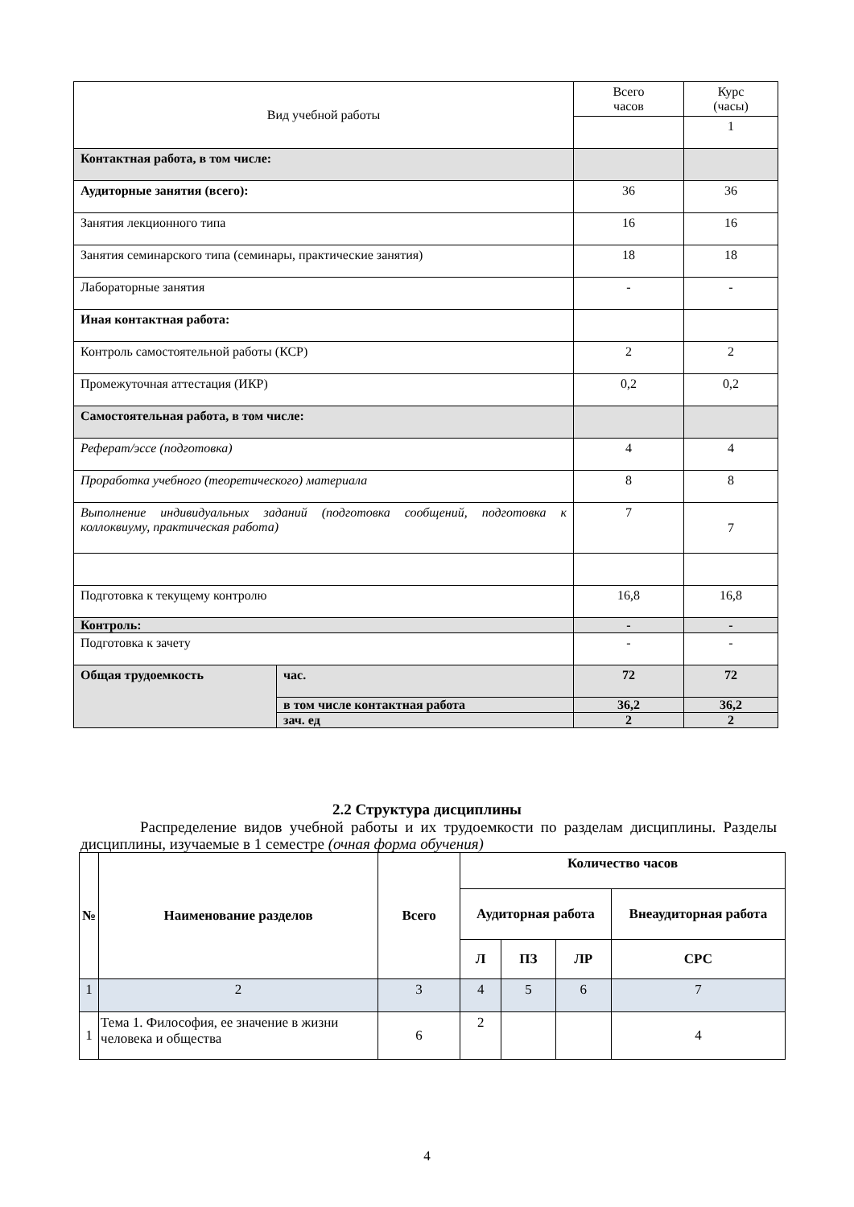| Вид учебной работы | | Всего часов | Курс (часы) |
| | | | 1 |
| Контактная работа, в том числе: | | | |
| Аудиторные занятия (всего): | | 36 | 36 |
| Занятия лекционного типа | | 16 | 16 |
| Занятия семинарского типа (семинары, практические занятия) | | 18 | 18 |
| Лабораторные занятия | | - | - |
| Иная контактная работа: | | | |
| Контроль самостоятельной работы (КСР) | | 2 | 2 |
| Промежуточная аттестация (ИКР) | | 0,2 | 0,2 |
| Самостоятельная работа, в том числе: | | | |
| Реферат/эссе (подготовка) | | 4 | 4 |
| Проработка учебного (теоретического) материала | | 8 | 8 |
| Выполнение индивидуальных заданий (подготовка сообщений, подготовка к коллоквиуму, практическая работа) | | 7 | 7 |
| Подготовка к текущему контролю | | 16,8 | 16,8 |
| Контроль: | | - | - |
| Подготовка к зачету | | - | - |
| Общая трудоемкость | час. | 72 | 72 |
| | в том числе контактная работа | 36,2 | 36,2 |
| | зач. ед | 2 | 2 |
2.2 Структура дисциплины
Распределение видов учебной работы и их трудоемкости по разделам дисциплины. Разделы дисциплины, изучаемые в 1 семестре (очная форма обучения)
| № | Наименование разделов | Всего | Количество часов | | | |
| --- | --- | --- | --- | --- | --- | --- |
| | | | Аудиторная работа | | | Внеаудиторная работа |
| | | | Л | ПЗ | ЛР | СРС |
| 1 | 2 | 3 | 4 | 5 | 6 | 7 |
| 1 | Тема 1. Философия, ее значение в жизни человека и общества | 6 | 2 | | | 4 |
4